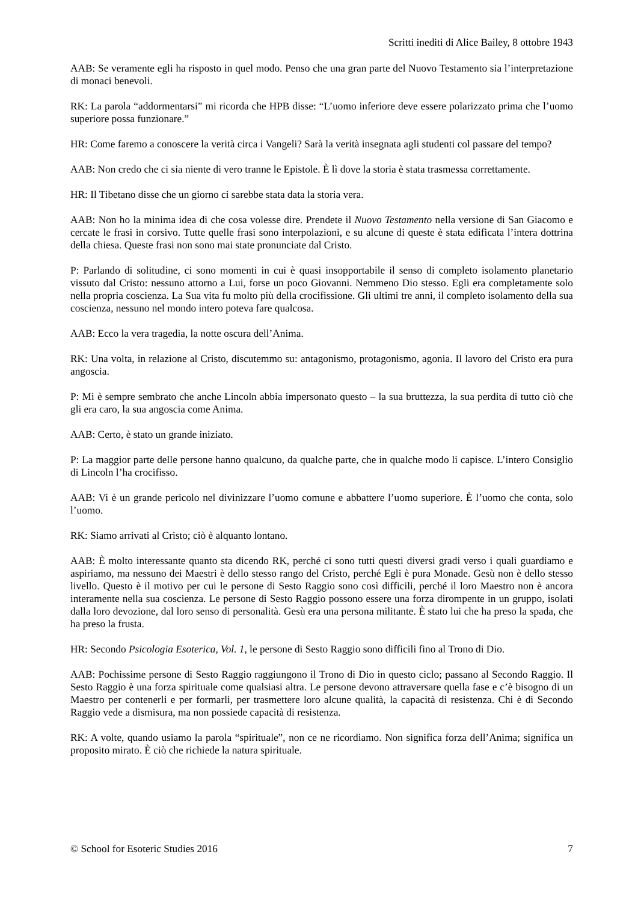Scritti inediti di Alice Bailey, 8 ottobre 1943
AAB: Se veramente egli ha risposto in quel modo. Penso che una gran parte del Nuovo Testamento sia l’interpretazione di monaci benevoli.
RK: La parola “addormentarsi” mi ricorda che HPB disse: “L’uomo inferiore deve essere polarizzato prima che l’uomo superiore possa funzionare.”
HR: Come faremo a conoscere la verità circa i Vangeli? Sarà la verità insegnata agli studenti col passare del tempo?
AAB: Non credo che ci sia niente di vero tranne le Epistole. È lì dove la storia è stata trasmessa correttamente.
HR: Il Tibetano disse che un giorno ci sarebbe stata data la storia vera.
AAB: Non ho la minima idea di che cosa volesse dire. Prendete il Nuovo Testamento nella versione di San Giacomo e cercate le frasi in corsivo. Tutte quelle frasi sono interpolazioni, e su alcune di queste è stata edificata l’intera dottrina della chiesa. Queste frasi non sono mai state pronunciate dal Cristo.
P: Parlando di solitudine, ci sono momenti in cui è quasi insopportabile il senso di completo isolamento planetario vissuto dal Cristo: nessuno attorno a Lui, forse un poco Giovanni. Nemmeno Dio stesso. Egli era completamente solo nella propria coscienza. La Sua vita fu molto più della crocifissione. Gli ultimi tre anni, il completo isolamento della sua coscienza, nessuno nel mondo intero poteva fare qualcosa.
AAB: Ecco la vera tragedia, la notte oscura dell’Anima.
RK: Una volta, in relazione al Cristo, discutemmo su: antagonismo, protagonismo, agonia. Il lavoro del Cristo era pura angoscia.
P: Mi è sempre sembrato che anche Lincoln abbia impersonato questo – la sua bruttezza, la sua perdita di tutto ciò che gli era caro, la sua angoscia come Anima.
AAB: Certo, è stato un grande iniziato.
P: La maggior parte delle persone hanno qualcuno, da qualche parte, che in qualche modo li capisce. L’intero Consiglio di Lincoln l’ha crocifisso.
AAB: Vi è un grande pericolo nel divinizzare l’uomo comune e abbattere l’uomo superiore. È l’uomo che conta, solo l’uomo.
RK: Siamo arrivati al Cristo; ciò è alquanto lontano.
AAB: È molto interessante quanto sta dicendo RK, perché ci sono tutti questi diversi gradi verso i quali guardiamo e aspiriamo, ma nessuno dei Maestri è dello stesso rango del Cristo, perché Egli è pura Monade. Gesù non è dello stesso livello. Questo è il motivo per cui le persone di Sesto Raggio sono così difficili, perché il loro Maestro non è ancora interamente nella sua coscienza. Le persone di Sesto Raggio possono essere una forza dirompente in un gruppo, isolati dalla loro devozione, dal loro senso di personalità. Gesù era una persona militante. È stato lui che ha preso la spada, che ha preso la frusta.
HR: Secondo Psicologia Esoterica, Vol. 1, le persone di Sesto Raggio sono difficili fino al Trono di Dio.
AAB: Pochissime persone di Sesto Raggio raggiungono il Trono di Dio in questo ciclo; passano al Secondo Raggio. Il Sesto Raggio è una forza spirituale come qualsiasi altra. Le persone devono attraversare quella fase e c’è bisogno di un Maestro per contenerli e per formarli, per trasmettere loro alcune qualità, la capacità di resistenza. Chi è di Secondo Raggio vede a dismisura, ma non possiede capacità di resistenza.
RK: A volte, quando usiamo la parola “spirituale”, non ce ne ricordiamo. Non significa forza dell’Anima; significa un proposito mirato. È ciò che richiede la natura spirituale.
© School for Esoteric Studies 2016 7